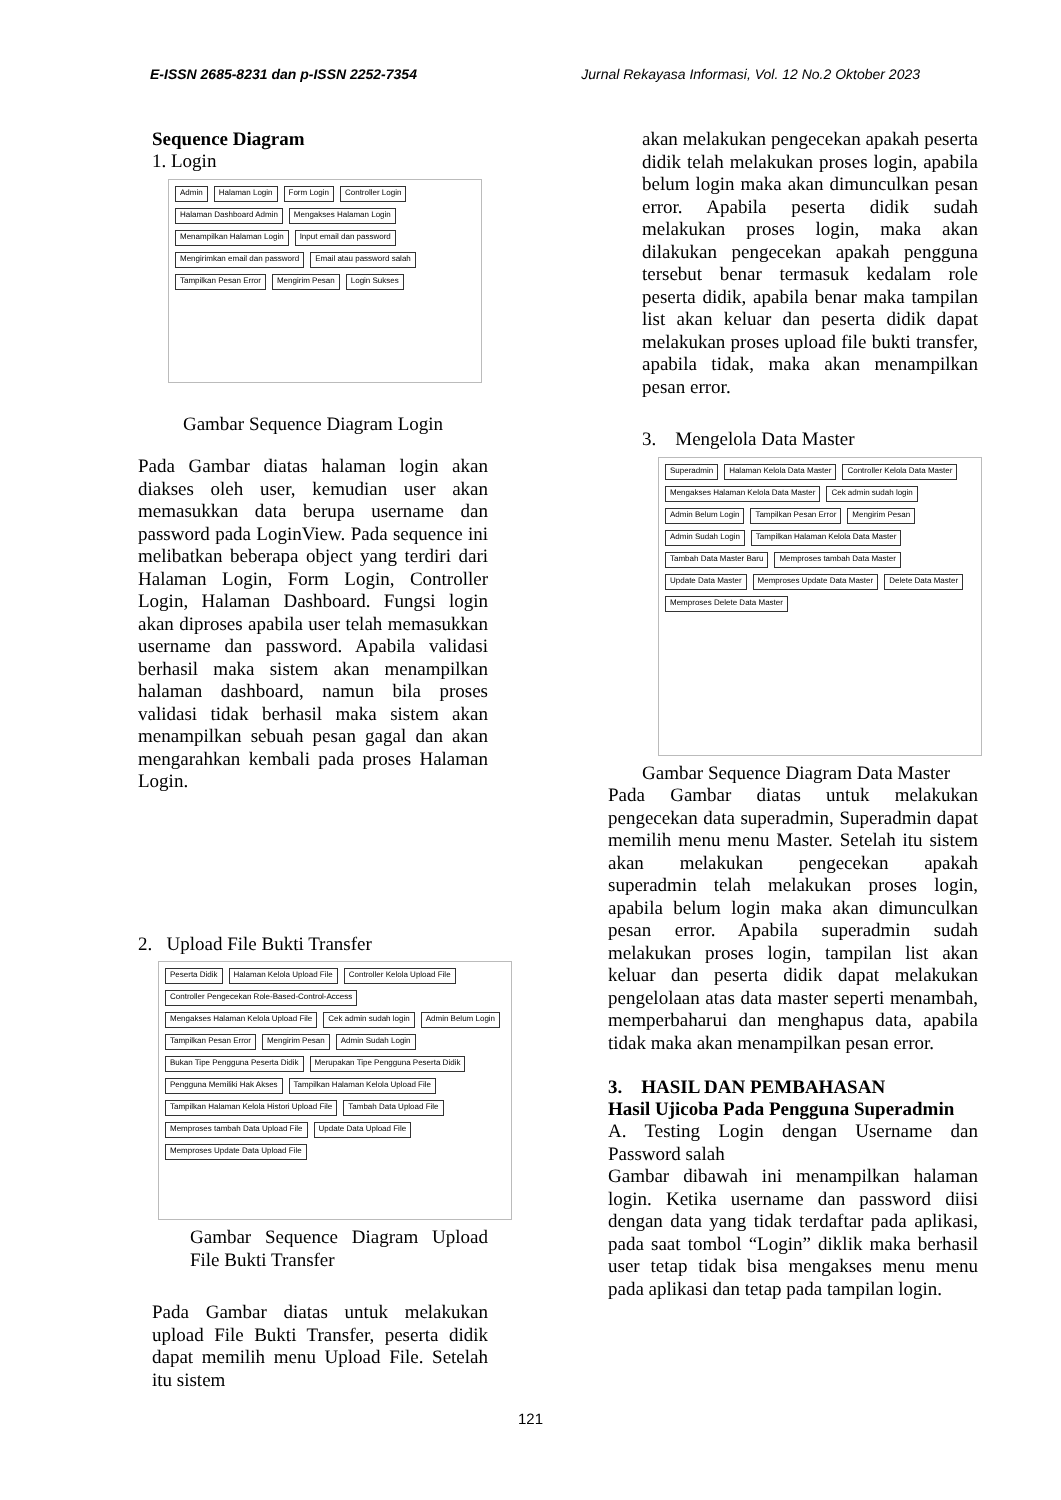E-ISSN 2685-8231 dan p-ISSN 2252-7354 Jurnal Rekayasa Informasi, Vol. 12 No.2 Oktober 2023
Sequence Diagram
1. Login
Admin Halaman Login Form Login Controller Login Halaman Dashboard Admin Mengakses Halaman Login Menampilkan Halaman Login Input email dan password Mengirimkan email dan password Email atau password salah Tampilkan Pesan Error Mengirim Pesan Login Sukses
Gambar Sequence Diagram Login
Pada Gambar diatas halaman login akan diakses oleh user, kemudian user akan memasukkan data berupa username dan password pada LoginView. Pada sequence ini melibatkan beberapa object yang terdiri dari Halaman Login, Form Login, Controller Login, Halaman Dashboard. Fungsi login akan diproses apabila user telah memasukkan username dan password. Apabila validasi berhasil maka sistem akan menampilkan halaman dashboard, namun bila proses validasi tidak berhasil maka sistem akan menampilkan sebuah pesan gagal dan akan mengarahkan kembali pada proses Halaman Login.
2. Upload File Bukti Transfer
Peserta Didik Halaman Kelola Upload File Controller Kelola Upload File Controller Pengecekan Role-Based-Control-Access Mengakses Halaman Kelola Upload File Cek admin sudah login Admin Belum Login Tampilkan Pesan Error Mengirim Pesan Admin Sudah Login Bukan Tipe Pengguna Peserta Didik Merupakan Tipe Pengguna Peserta Didik Pengguna Memiliki Hak Akses Tampilkan Halaman Kelola Upload File Tampilkan Halaman Kelola Histori Upload File Tambah Data Upload File Memproses tambah Data Upload File Update Data Upload File Memproses Update Data Upload File
Gambar Sequence Diagram Upload File Bukti Transfer
Pada Gambar diatas untuk melakukan upload File Bukti Transfer, peserta didik dapat memilih menu Upload File. Setelah itu sistem
akan melakukan pengecekan apakah peserta didik telah melakukan proses login, apabila belum login maka akan dimunculkan pesan error. Apabila peserta didik sudah melakukan proses login, maka akan dilakukan pengecekan apakah pengguna tersebut benar termasuk kedalam role peserta didik, apabila benar maka tampilan list akan keluar dan peserta didik dapat melakukan proses upload file bukti transfer, apabila tidak, maka akan menampilkan pesan error.
3. Mengelola Data Master
Superadmin Halaman Kelola Data Master Controller Kelola Data Master Mengakses Halaman Kelola Data Master Cek admin sudah login Admin Belum Login Tampilkan Pesan Error Mengirim Pesan Admin Sudah Login Tampilkan Halaman Kelola Data Master Tambah Data Master Baru Memproses tambah Data Master Update Data Master Memproses Update Data Master Delete Data Master Memproses Delete Data Master
Gambar Sequence Diagram Data Master
Pada Gambar diatas untuk melakukan pengecekan data superadmin, Superadmin dapat memilih menu menu Master. Setelah itu sistem akan melakukan pengecekan apakah superadmin telah melakukan proses login, apabila belum login maka akan dimunculkan pesan error. Apabila superadmin sudah melakukan proses login, tampilan list akan keluar dan peserta didik dapat melakukan pengelolaan atas data master seperti menambah, memperbaharui dan menghapus data, apabila tidak maka akan menampilkan pesan error.
3. HASIL DAN PEMBAHASAN
Hasil Ujicoba Pada Pengguna Superadmin
A. Testing Login dengan Username dan Password salah
Gambar dibawah ini menampilkan halaman login. Ketika username dan password diisi dengan data yang tidak terdaftar pada aplikasi, pada saat tombol “Login” diklik maka berhasil user tetap tidak bisa mengakses menu menu pada aplikasi dan tetap pada tampilan login.
121